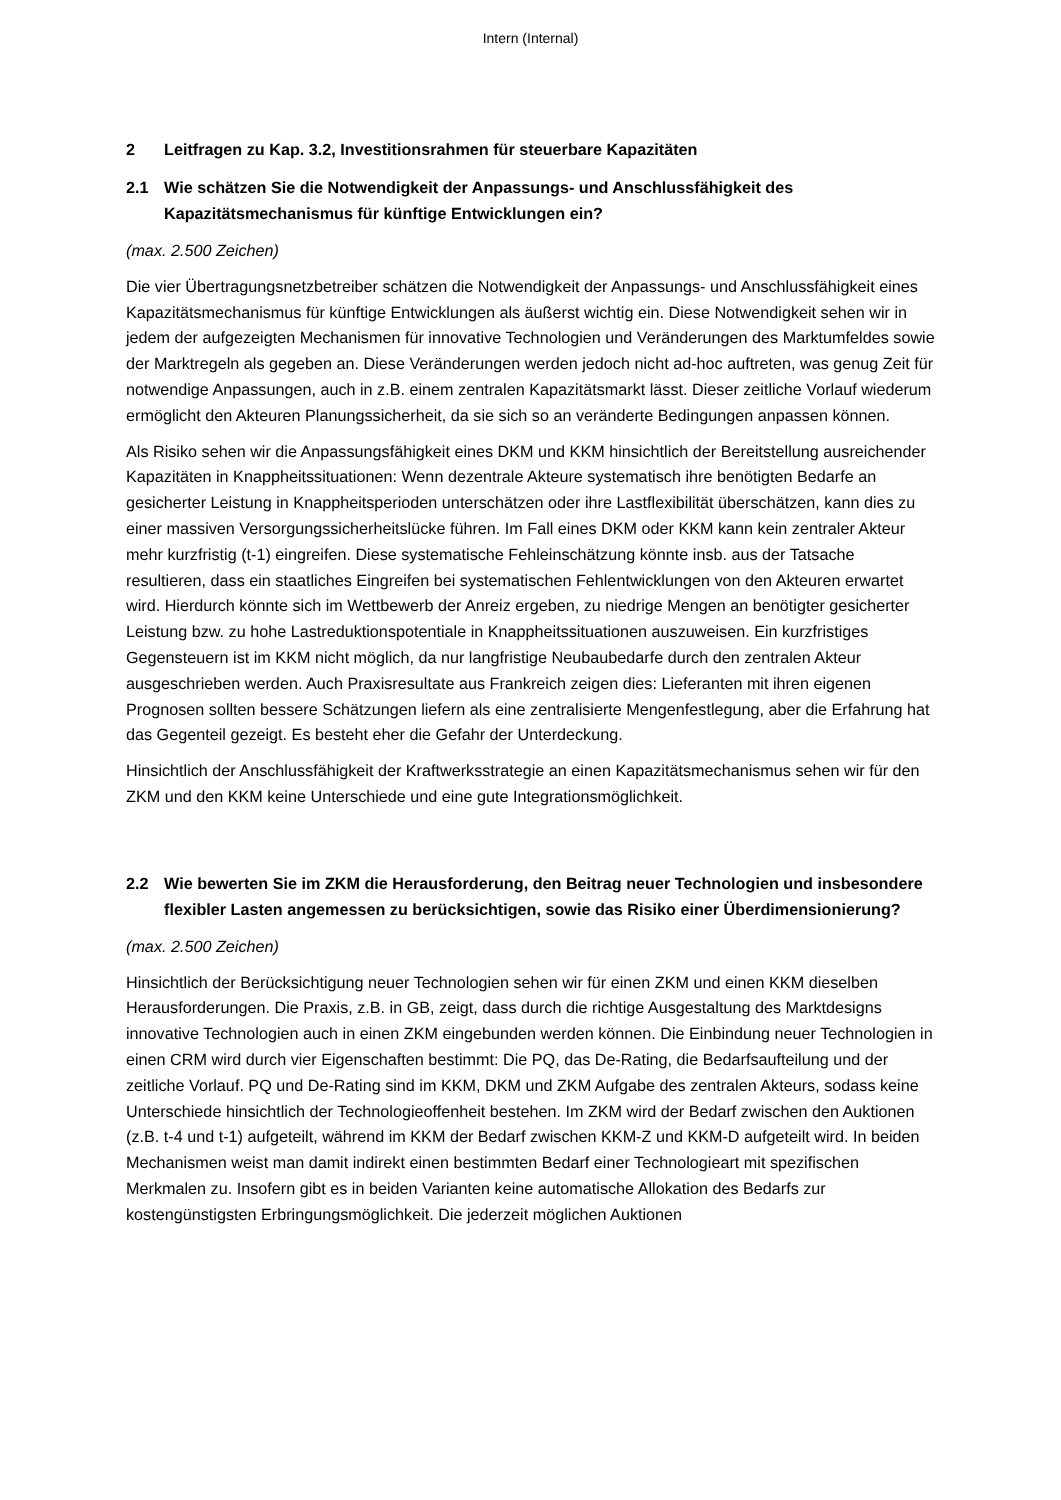Intern (Internal)
2 Leitfragen zu Kap. 3.2, Investitionsrahmen für steuerbare Kapazitäten
2.1 Wie schätzen Sie die Notwendigkeit der Anpassungs- und Anschlussfähigkeit des Kapazitätsmechanismus für künftige Entwicklungen ein?
(max. 2.500 Zeichen)
Die vier Übertragungsnetzbetreiber schätzen die Notwendigkeit der Anpassungs- und Anschlussfähigkeit eines Kapazitätsmechanismus für künftige Entwicklungen als äußerst wichtig ein. Diese Notwendigkeit sehen wir in jedem der aufgezeigten Mechanismen für innovative Technologien und Veränderungen des Marktumfeldes sowie der Marktregeln als gegeben an. Diese Veränderungen werden jedoch nicht ad-hoc auftreten, was genug Zeit für notwendige Anpassungen, auch in z.B. einem zentralen Kapazitätsmarkt lässt. Dieser zeitliche Vorlauf wiederum ermöglicht den Akteuren Planungssicherheit, da sie sich so an veränderte Bedingungen anpassen können.
Als Risiko sehen wir die Anpassungsfähigkeit eines DKM und KKM hinsichtlich der Bereitstellung ausreichender Kapazitäten in Knappheitssituationen: Wenn dezentrale Akteure systematisch ihre benötigten Bedarfe an gesicherter Leistung in Knappheitsperioden unterschätzen oder ihre Lastflexibilität überschätzen, kann dies zu einer massiven Versorgungssicherheitslücke führen. Im Fall eines DKM oder KKM kann kein zentraler Akteur mehr kurzfristig (t-1) eingreifen. Diese systematische Fehleinschätzung könnte insb. aus der Tatsache resultieren, dass ein staatliches Eingreifen bei systematischen Fehlentwicklungen von den Akteuren erwartet wird. Hierdurch könnte sich im Wettbewerb der Anreiz ergeben, zu niedrige Mengen an benötigter gesicherter Leistung bzw. zu hohe Lastreduktionspotentiale in Knappheitssituationen auszuweisen. Ein kurzfristiges Gegensteuern ist im KKM nicht möglich, da nur langfristige Neubaubedarfe durch den zentralen Akteur ausgeschrieben werden. Auch Praxisresultate aus Frankreich zeigen dies: Lieferanten mit ihren eigenen Prognosen sollten bessere Schätzungen liefern als eine zentralisierte Mengenfestlegung, aber die Erfahrung hat das Gegenteil gezeigt. Es besteht eher die Gefahr der Unterdeckung.
Hinsichtlich der Anschlussfähigkeit der Kraftwerksstrategie an einen Kapazitätsmechanismus sehen wir für den ZKM und den KKM keine Unterschiede und eine gute Integrationsmöglichkeit.
2.2 Wie bewerten Sie im ZKM die Herausforderung, den Beitrag neuer Technologien und insbesondere flexibler Lasten angemessen zu berücksichtigen, sowie das Risiko einer Überdimensionierung?
(max. 2.500 Zeichen)
Hinsichtlich der Berücksichtigung neuer Technologien sehen wir für einen ZKM und einen KKM dieselben Herausforderungen. Die Praxis, z.B. in GB, zeigt, dass durch die richtige Ausgestaltung des Marktdesigns innovative Technologien auch in einen ZKM eingebunden werden können. Die Einbindung neuer Technologien in einen CRM wird durch vier Eigenschaften bestimmt: Die PQ, das De-Rating, die Bedarfsaufteilung und der zeitliche Vorlauf. PQ und De-Rating sind im KKM, DKM und ZKM Aufgabe des zentralen Akteurs, sodass keine Unterschiede hinsichtlich der Technologieoffenheit bestehen. Im ZKM wird der Bedarf zwischen den Auktionen (z.B. t-4 und t-1) aufgeteilt, während im KKM der Bedarf zwischen KKM-Z und KKM-D aufgeteilt wird. In beiden Mechanismen weist man damit indirekt einen bestimmten Bedarf einer Technologieart mit spezifischen Merkmalen zu. Insofern gibt es in beiden Varianten keine automatische Allokation des Bedarfs zur kostengünstigsten Erbringungsmöglichkeit. Die jederzeit möglichen Auktionen